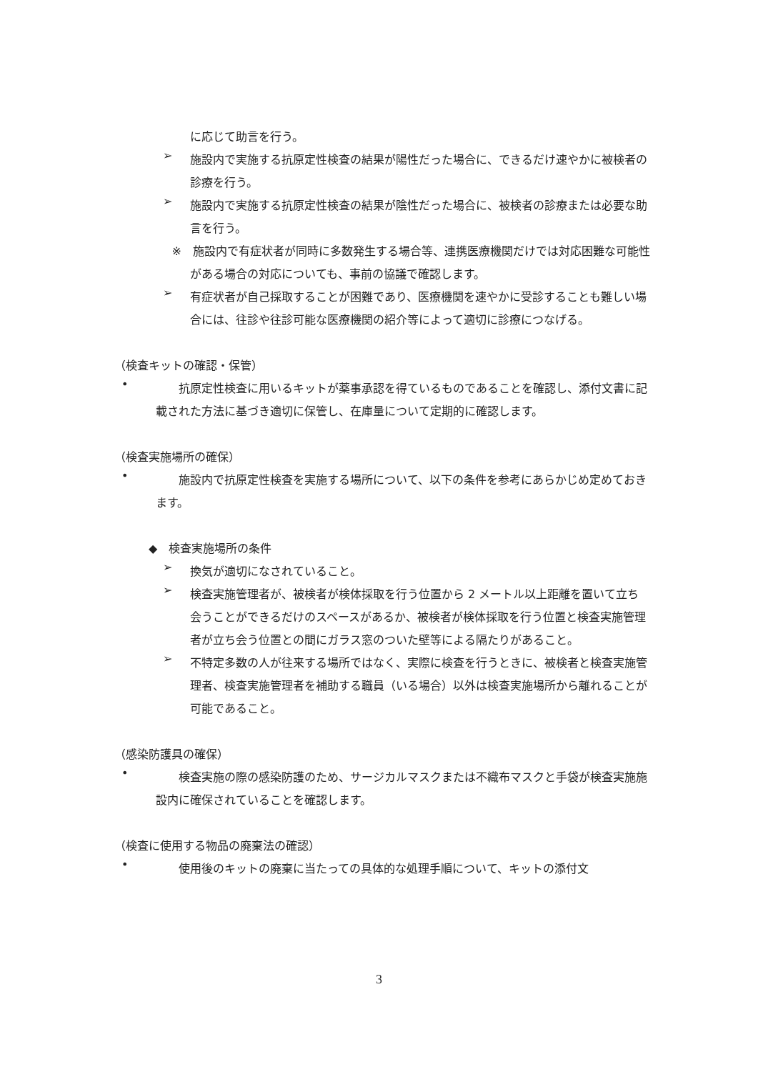に応じて助言を行う。
➢
施設内で実施する抗原定性検査の結果が陽性だった場合に、できるだけ速やかに被検者の診療を行う。
➢
施設内で実施する抗原定性検査の結果が陰性だった場合に、被検者の診療または必要な助言を行う。
※　施設内で有症状者が同時に多数発生する場合等、連携医療機関だけでは対応困難な可能性がある場合の対応についても、事前の協議で確認します。
➢
有症状者が自己採取することが困難であり、医療機関を速やかに受診することも難しい場合には、往診や往診可能な医療機関の紹介等によって適切に診療につなげる。
（検査キットの確認・保管）
•
抗原定性検査に用いるキットが薬事承認を得ているものであることを確認し、添付文書に記載された方法に基づき適切に保管し、在庫量について定期的に確認します。
（検査実施場所の確保）
•
施設内で抗原定性検査を実施する場所について、以下の条件を参考にあらかじめ定めておきます。
◆　検査実施場所の条件
➢
換気が適切になされていること。
➢
検査実施管理者が、被検者が検体採取を行う位置から 2 メートル以上距離を置いて立ち会うことができるだけのスペースがあるか、被検者が検体採取を行う位置と検査実施管理者が立ち会う位置との間にガラス窓のついた壁等による隔たりがあること。
➢
不特定多数の人が往来する場所ではなく、実際に検査を行うときに、被検者と検査実施管理者、検査実施管理者を補助する職員（いる場合）以外は検査実施場所から離れることが可能であること。
（感染防護具の確保）
•
検査実施の際の感染防護のため、サージカルマスクまたは不織布マスクと手袋が検査実施施設内に確保されていることを確認します。
（検査に使用する物品の廃棄法の確認）
•
使用後のキットの廃棄に当たっての具体的な処理手順について、キットの添付文
3